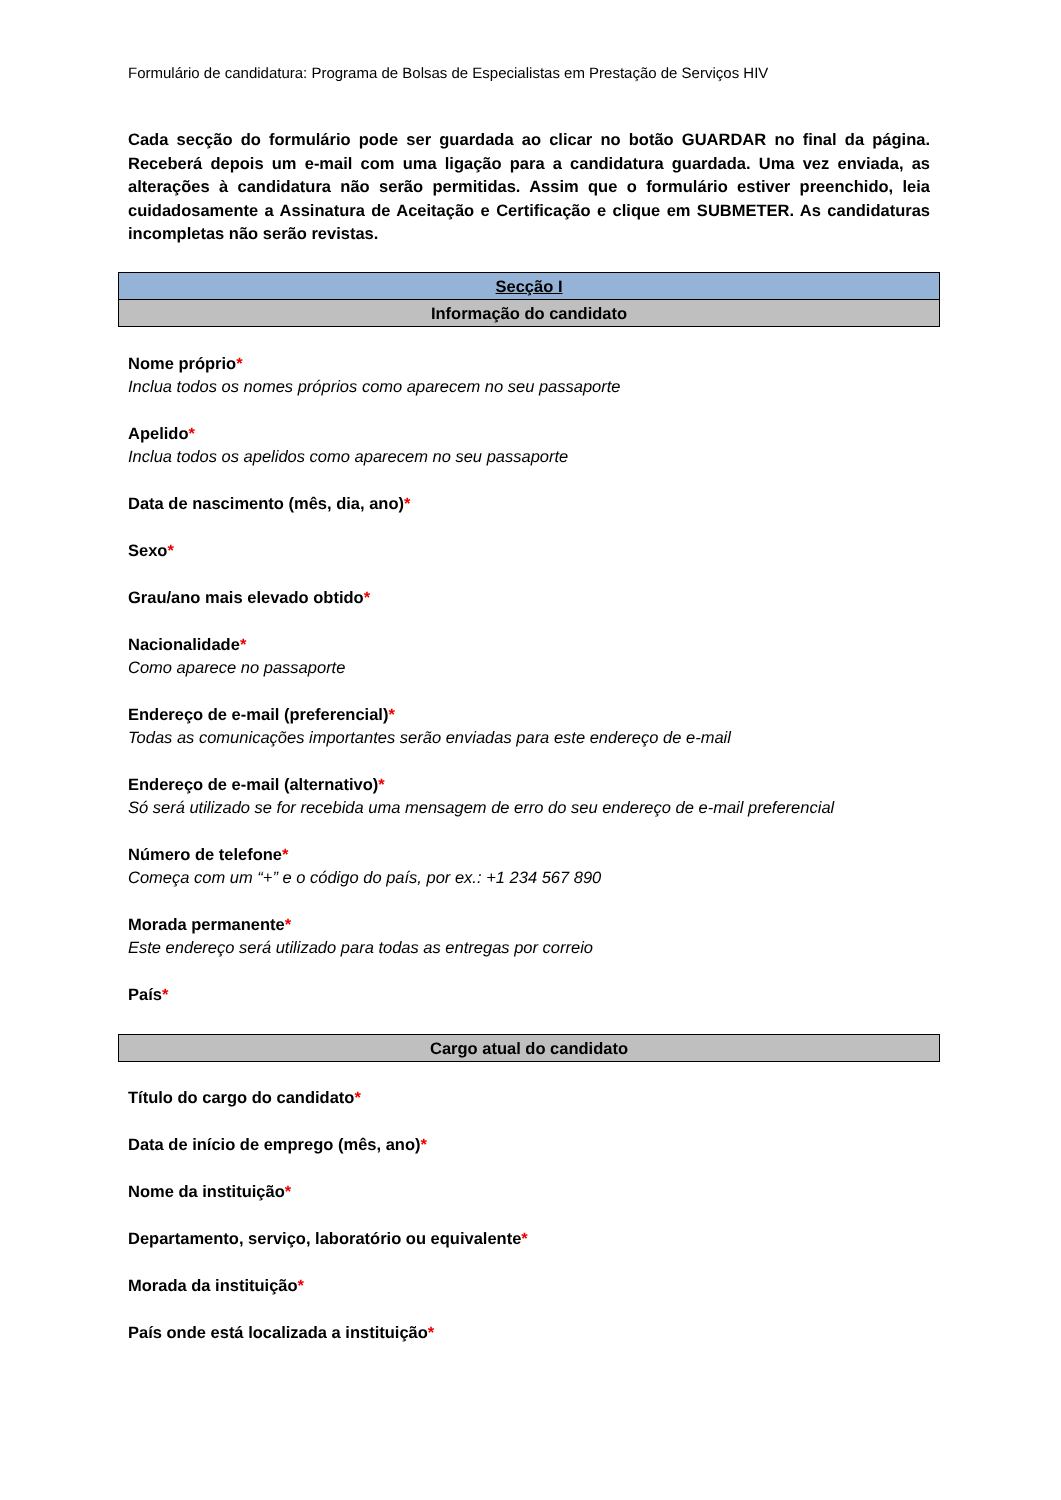Formulário de candidatura: Programa de Bolsas de Especialistas em Prestação de Serviços HIV
Cada secção do formulário pode ser guardada ao clicar no botão GUARDAR no final da página. Receberá depois um e-mail com uma ligação para a candidatura guardada. Uma vez enviada, as alterações à candidatura não serão permitidas. Assim que o formulário estiver preenchido, leia cuidadosamente a Assinatura de Aceitação e Certificação e clique em SUBMETER. As candidaturas incompletas não serão revistas.
| Secção I |
| Informação do candidato |
Nome próprio*
Inclua todos os nomes próprios como aparecem no seu passaporte
Apelido*
Inclua todos os apelidos como aparecem no seu passaporte
Data de nascimento (mês, dia, ano)*
Sexo*
Grau/ano mais elevado obtido*
Nacionalidade*
Como aparece no passaporte
Endereço de e-mail (preferencial)*
Todas as comunicações importantes serão enviadas para este endereço de e-mail
Endereço de e-mail (alternativo)*
Só será utilizado se for recebida uma mensagem de erro do seu endereço de e-mail preferencial
Número de telefone*
Começa com um “+” e o código do país, por ex.: +1 234 567 890
Morada permanente*
Este endereço será utilizado para todas as entregas por correio
País*
| Cargo atual do candidato |
Título do cargo do candidato*
Data de início de emprego (mês, ano)*
Nome da instituição*
Departamento, serviço, laboratório ou equivalente*
Morada da instituição*
País onde está localizada a instituição*